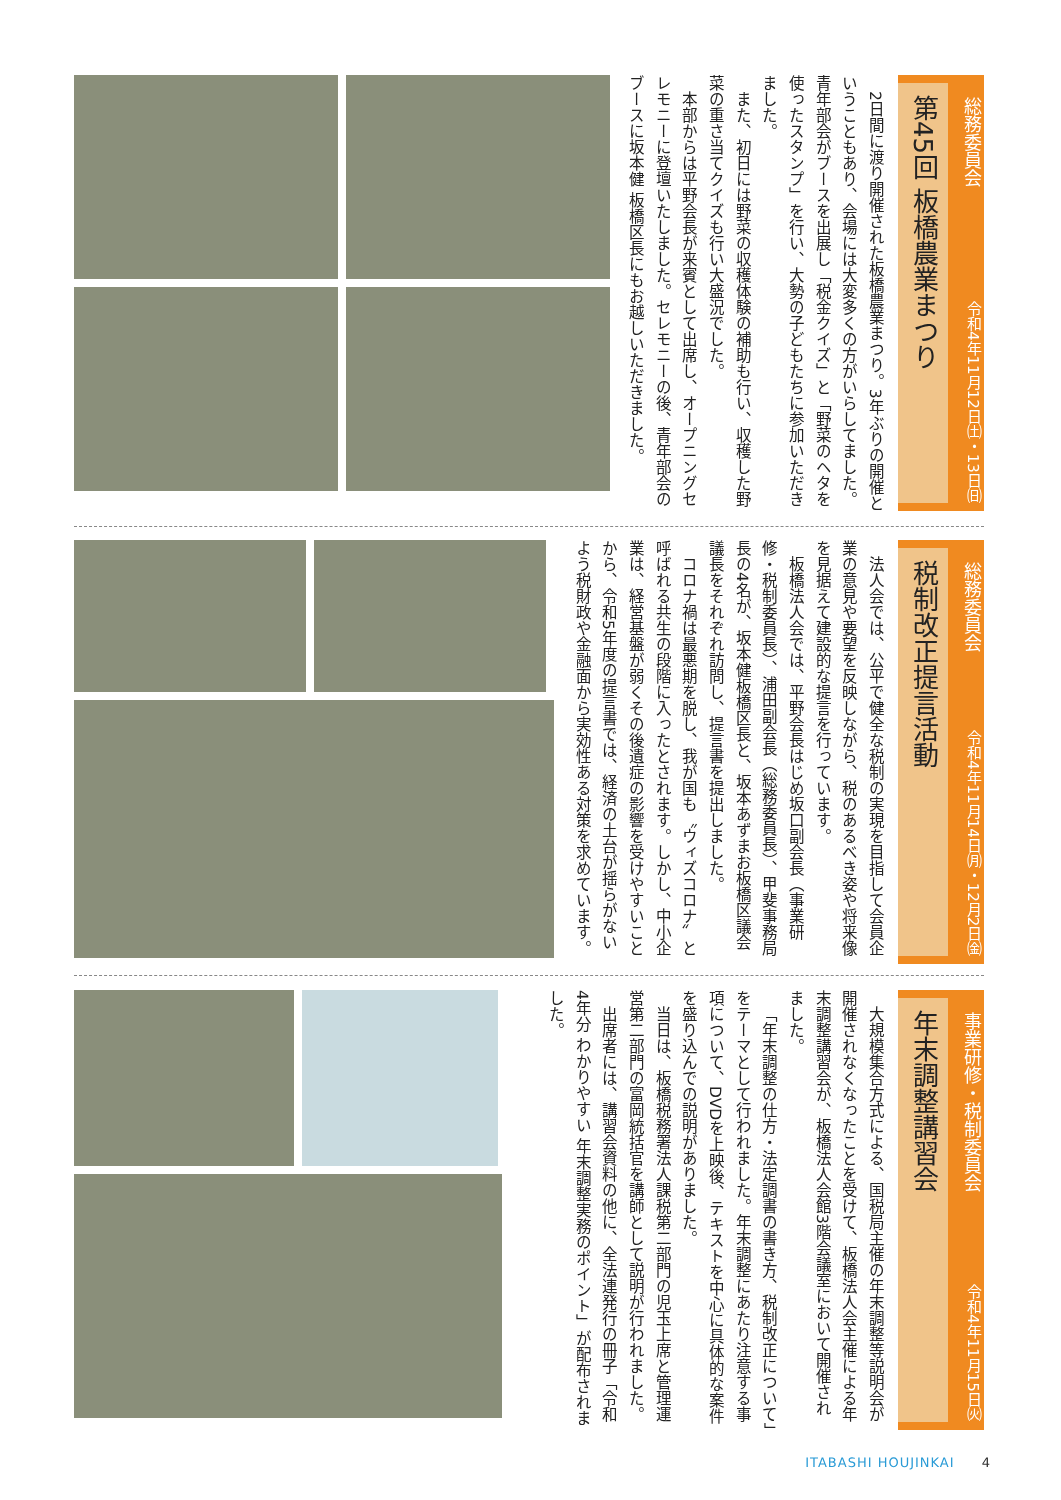総務委員会 令和4年11月12日㈯・13日㈰
第45回 板橋農業まつり
2日間に渡り開催された板橋農業まつり。3年ぶりの開催ということもあり、会場には大変多くの方がいらしてました。青年部会がブースを出展し「税金クイズ」と「野菜のヘタを使ったスタンプ」を行い、大勢の子どもたちに参加いただきました。
また、初日には野菜の収穫体験の補助も行い、収穫した野菜の重さ当てクイズも行い大盛況でした。
本部からは平野会長が来賓として出席し、オープニングセレモニーに登壇いたしました。セレモニーの後、青年部会のブースに坂本健 板橋区長にもお越しいただきました。
総務委員会 令和4年11月14日㈪・12月2日㈮
税制改正提言活動
法人会では、公平で健全な税制の実現を目指して会員企業の意見や要望を反映しながら、税のあるべき姿や将来像を見据えて建設的な提言を行っています。
板橋法人会では、平野会長はじめ坂口副会長（事業研修・税制委員長）、浦田副会長（総務委員長）、甲斐事務局長の4名が、坂本健板橋区長と、坂本あずまお板橋区議会議長をそれぞれ訪問し、提言書を提出しました。
コロナ禍は最悪期を脱し、我が国も〝ウィズコロナ〟と呼ばれる共生の段階に入ったとされます。しかし、中小企業は、経営基盤が弱くその後遺症の影響を受けやすいことから、令和5年度の提言書では、経済の土台が揺らがないよう税財政や金融面から実効性ある対策を求めています。
事業研修・税制委員会 令和4年11月15日㈫
年末調整講習会
大規模集合方式による、国税局主催の年末調整等説明会が開催されなくなったことを受けて、板橋法人会主催による年末調整講習会が、板橋法人会館3階会議室において開催されました。
「年末調整の仕方・法定調書の書き方、税制改正について」をテーマとして行われました。年末調整にあたり注意する事項について、DVDを上映後、テキストを中心に具体的な案件を盛り込んでの説明がありました。
当日は、板橋税務署法人課税第二部門の児玉上席と管理運営第二部門の富岡統括官を講師として説明が行われました。
出席者には、講習会資料の他に、全法連発行の冊子「令和4年分 わかりやすい 年末調整実務のポイント」が配布されました。
ITABASHI HOUJINKAI 4